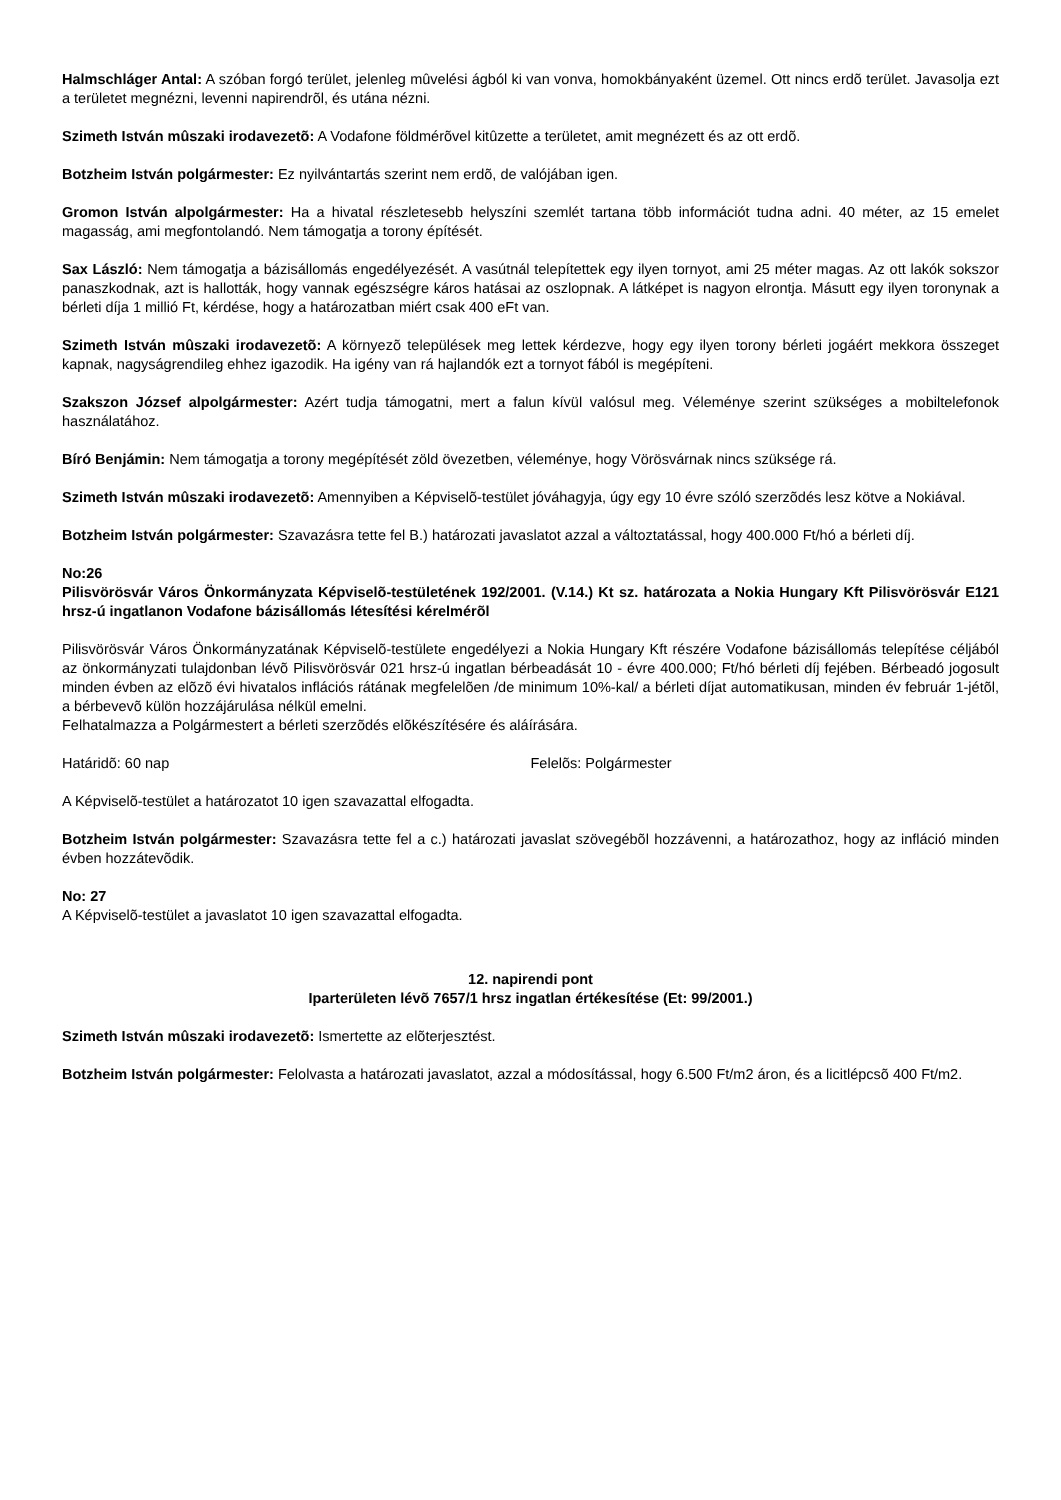Halmschláger Antal: A szóban forgó terület, jelenleg mûvelési ágból ki van vonva, homokbányaként üzemel. Ott nincs erdõ terület. Javasolja ezt a területet megnézni, levenni napirendrõl, és utána nézni.
Szimeth István mûszaki irodavezetõ: A Vodafone földmérõvel kitûzette a területet, amit megnézett és az ott erdõ.
Botzheim István polgármester: Ez nyilvántartás szerint nem erdõ, de valójában igen.
Gromon István alpolgármester: Ha a hivatal részletesebb helyszíni szemlét tartana több információt tudna adni. 40 méter, az 15 emelet magasság, ami megfontolandó. Nem támogatja a torony építését.
Sax László: Nem támogatja a bázisállomás engedélyezését. A vasútnál telepítettek egy ilyen tornyot, ami 25 méter magas. Az ott lakók sokszor panaszkodnak, azt is hallották, hogy vannak egészségre káros hatásai az oszlopnak. A látképet is nagyon elrontja. Másutt egy ilyen toronynak a bérleti díja 1 millió Ft, kérdése, hogy a határozatban miért csak 400 eFt van.
Szimeth István mûszaki irodavezetõ: A környezõ települések meg lettek kérdezve, hogy egy ilyen torony bérleti jogáért mekkora összeget kapnak, nagyságrendileg ehhez igazodik. Ha igény van rá hajlandók ezt a tornyot fából is megépíteni.
Szakszon József alpolgármester: Azért tudja támogatni, mert a falun kívül valósul meg. Véleménye szerint szükséges a mobiltelefonok használatához.
Bíró Benjámin: Nem támogatja a torony megépítését zöld övezetben, véleménye, hogy Vörösvárnak nincs szüksége rá.
Szimeth István mûszaki irodavezetõ: Amennyiben a Képviselõ-testület jóváhagyja, úgy egy 10 évre szóló szerzõdés lesz kötve a Nokiával.
Botzheim István polgármester: Szavazásra tette fel B.) határozati javaslatot azzal a változtatással, hogy 400.000 Ft/hó a bérleti díj.
No:26
Pilisvörösvár Város Önkormányzata Képviselõ-testületének 192/2001. (V.14.) Kt sz. határozata a Nokia Hungary Kft Pilisvörösvár E121 hrsz-ú ingatlanon Vodafone bázisállomás létesítési kérelmérõl
Pilisvörösvár Város Önkormányzatának Képviselõ-testülete engedélyezi a Nokia Hungary Kft részére Vodafone bázisállomás telepítése céljából az önkormányzati tulajdonban lévõ Pilisvörösvár 021 hrsz-ú ingatlan bérbeadását 10 - évre 400.000; Ft/hó bérleti díj fejében. Bérbeadó jogosult minden évben az elõzõ évi hivatalos inflációs rátának megfelelõen /de minimum 10%-kal/ a bérleti díjat automatikusan, minden év február 1-jétõl, a bérbevevõ külön hozzájárulása nélkül emelni.
Felhatalmazza a Polgármestert a bérleti szerzõdés elõkészítésére és aláírására.
Határidõ: 60 nap Felelõs: Polgármester
A Képviselõ-testület a határozatot 10 igen szavazattal elfogadta.
Botzheim István polgármester: Szavazásra tette fel a c.) határozati javaslat szövegébõl hozzávenni, a határozathoz, hogy az infláció minden évben hozzátevõdik.
No: 27
A Képviselõ-testület a javaslatot 10 igen szavazattal elfogadta.
12. napirendi pont
Iparterületen lévõ 7657/1 hrsz ingatlan értékesítése (Et: 99/2001.)
Szimeth István mûszaki irodavezetõ: Ismertette az elõterjesztést.
Botzheim István polgármester: Felolvasta a határozati javaslatot, azzal a módosítással, hogy 6.500 Ft/m2 áron, és a licitlépcsõ 400 Ft/m2.